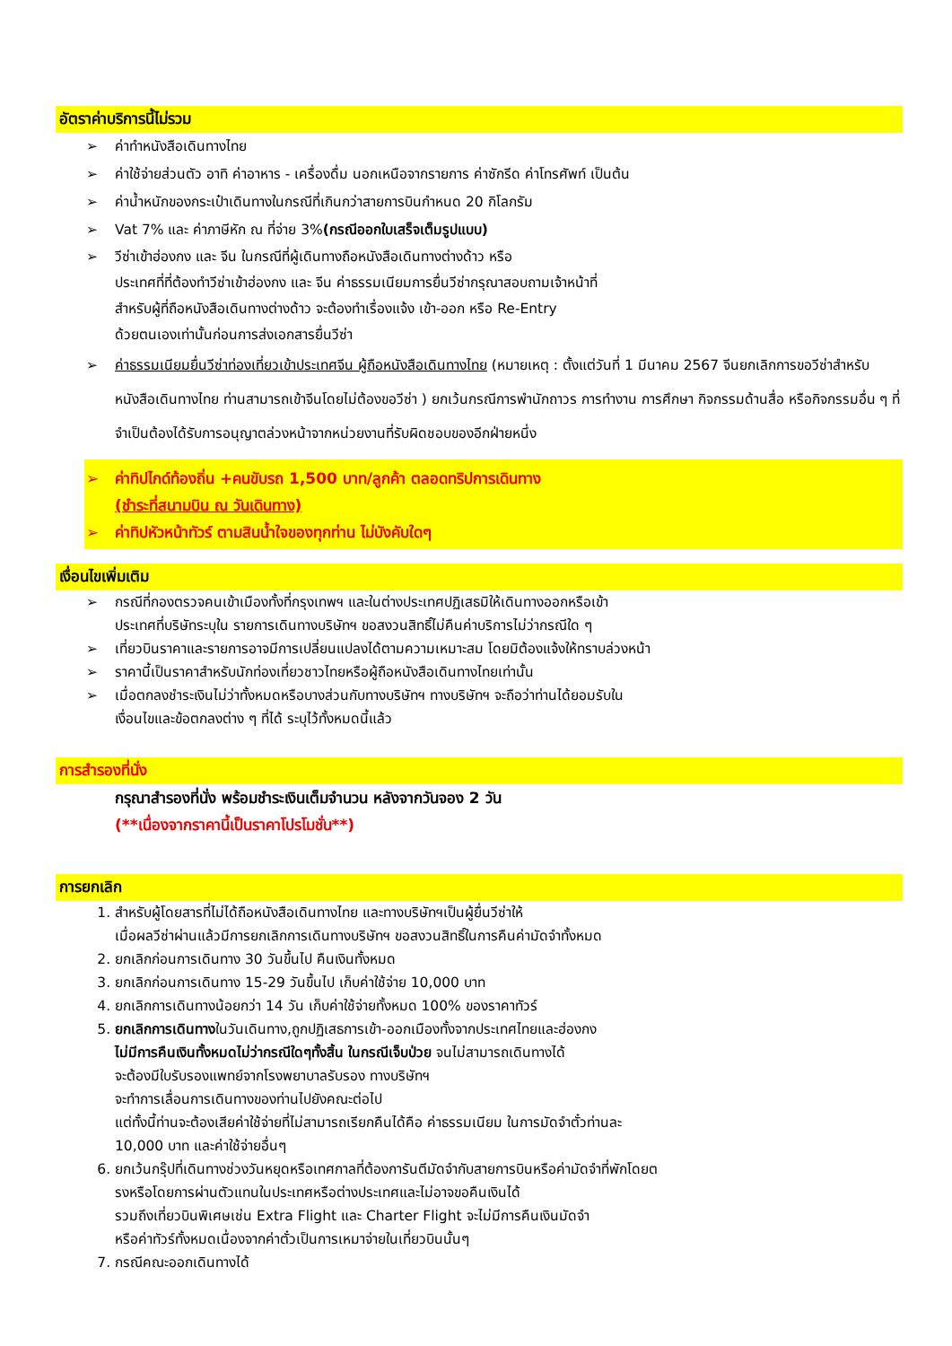อัตราค่าบริการนี้ไม่รวม
➢ ค่าทำหนังสือเดินทางไทย
➢ ค่าใช้จ่ายส่วนตัว อาทิ ค่าอาหาร - เครื่องดื่ม นอกเหนือจากรายการ ค่าซักรีด ค่าโทรศัพท์ เป็นต้น
➢ ค่าน้ำหนักของกระเป๋าเดินทางในกรณีที่เกินกว่าสายการบินกำหนด 20 กิโลกรัม
➢ Vat 7% และ ค่าภาษีหัก ณ ที่จ่าย 3%(กรณีออกใบเสร็จเต็มรูปแบบ)
➢ วีซ่าเข้าฮ่องกง และ จีน ในกรณีที่ผู้เดินทางถือหนังสือเดินทางต่างด้าว หรือ
ประเทศที่ที่ต้องทำวีซ่าเข้าฮ่องกง และ จีน ค่าธรรมเนียมการยื่นวีซ่ากรุณาสอบถามเจ้าหน้าที่
สำหรับผู้ที่ถือหนังสือเดินทางต่างด้าว จะต้องทำเรื่องแจ้ง เข้า-ออก หรือ Re-Entry
ด้วยตนเองเท่านั้นก่อนการส่งเอกสารยื่นวีซ่า
➢ ค่าธรรมเนียมยื่นวีซ่าท่องเที่ยวเข้าประเทศจีน ผู้ถือหนังสือเดินทางไทย (หมายเหตุ : ตั้งแต่วันที่ 1 มีนาคม 2567 จีนยกเลิกการขอวีซ่าสำหรับหนังสือเดินทางไทย ท่านสามารถเข้าจีนโดยไม่ต้องขอวีซ่า ) ยกเว้นกรณีการพำนักถาวร การทำงาน การศึกษา กิจกรรมด้านสื่อ หรือกิจกรรมอื่น ๆ ที่จำเป็นต้องได้รับการอนุญาตล่วงหน้าจากหน่วยงานที่รับผิดชอบของอีกฝ่ายหนึ่ง
➢ ค่าทิปไกด์ท้องถิ่น +คนขับรถ 1,500 บาท/ลูกค้า ตลอดทริปการเดินทาง
(ชำระที่สนามบิน ณ วันเดินทาง)
➢ ค่าทิปหัวหน้าทัวร์ ตามสินน้ำใจของทุกท่าน ไม่บังคับใดๆ
เงื่อนไขเพิ่มเติม
➢ กรณีที่กองตรวจคนเข้าเมืองทั้งที่กรุงเทพฯ และในต่างประเทศปฏิเสธมิให้เดินทางออกหรือเข้า
ประเทศที่บริษัทระบุใน รายการเดินทางบริษัทฯ ขอสงวนสิทธิ์ไม่คืนค่าบริการไม่ว่ากรณีใด ๆ
➢ เที่ยวบินราคาและรายการอาจมีการเปลี่ยนแปลงได้ตามความเหมาะสม โดยมิต้องแจ้งให้ทราบล่วงหน้า
➢ ราคานี้เป็นราคาสำหรับนักท่องเที่ยวชาวไทยหรือผู้ถือหนังสือเดินทางไทยเท่านั้น
➢ เมื่อตกลงชำระเงินไม่ว่าทั้งหมดหรือบางส่วนกับทางบริษัทฯ ทางบริษัทฯ จะถือว่าท่านได้ยอมรับใน
เงื่อนไขและข้อตกลงต่าง ๆ ที่ได้ ระบุไว้ทั้งหมดนี้แล้ว
การสำรองที่นั่ง
กรุณาสำรองที่นั่ง พร้อมชำระเงินเต็มจำนวน หลังจากวันจอง 2 วัน
(**เนื่องจากราคานี้เป็นราคาโปรโมชั่น**)
การยกเลิก
1. สำหรับผู้โดยสารที่ไม่ได้ถือหนังสือเดินทางไทย และทางบริษัทฯเป็นผู้ยื่นวีซ่าให้
เมื่อผลวีซ่าผ่านแล้วมีการยกเลิกการเดินทางบริษัทฯ ขอสงวนสิทธิ์ในการคืนค่ามัดจำทั้งหมด
2. ยกเลิกก่อนการเดินทาง 30 วันขึ้นไป คืนเงินทั้งหมด
3. ยกเลิกก่อนการเดินทาง 15-29 วันขึ้นไป เก็บค่าใช้จ่าย 10,000 บาท
4. ยกเลิกการเดินทางน้อยกว่า 14 วัน เก็บค่าใช้จ่ายทั้งหมด 100% ของราคาทัวร์
5. ยกเลิกการเดินทางในวันเดินทาง,ถูกปฏิเสธการเข้า-ออกเมืองทั้งจากประเทศไทยและฮ่องกง
ไม่มีการคืนเงินทั้งหมดไม่ว่ากรณีใดๆทั้งสิ้น ในกรณีเจ็บป่วย จนไม่สามารถเดินทางได้
จะต้องมีใบรับรองแพทย์จากโรงพยาบาลรับรอง ทางบริษัทฯ
จะทำการเลื่อนการเดินทางของท่านไปยังคณะต่อไป
แต่ทั้งนี้ท่านจะต้องเสียค่าใช้จ่ายที่ไม่สามารถเรียกคืนได้คือ ค่าธรรมเนียม ในการมัดจำตั๋วท่านละ
10,000 บาท และค่าใช้จ่ายอื่นๆ
6. ยกเว้นกรุ๊ปที่เดินทางช่วงวันหยุดหรือเทศกาลที่ต้องการันตีมัดจำกับสายการบินหรือค่ามัดจำที่พักโดยต
รงหรือโดยการผ่านตัวแทนในประเทศหรือต่างประเทศและไม่อาจขอคืนเงินได้
รวมถึงเที่ยวบินพิเศษเช่น Extra Flight และ Charter Flight จะไม่มีการคืนเงินมัดจำ
หรือค่าทัวร์ทั้งหมดเนื่องจากค่าตั๋วเป็นการเหมาจ่ายในเที่ยวบินนั้นๆ
7. กรณีคณะออกเดินทางได้